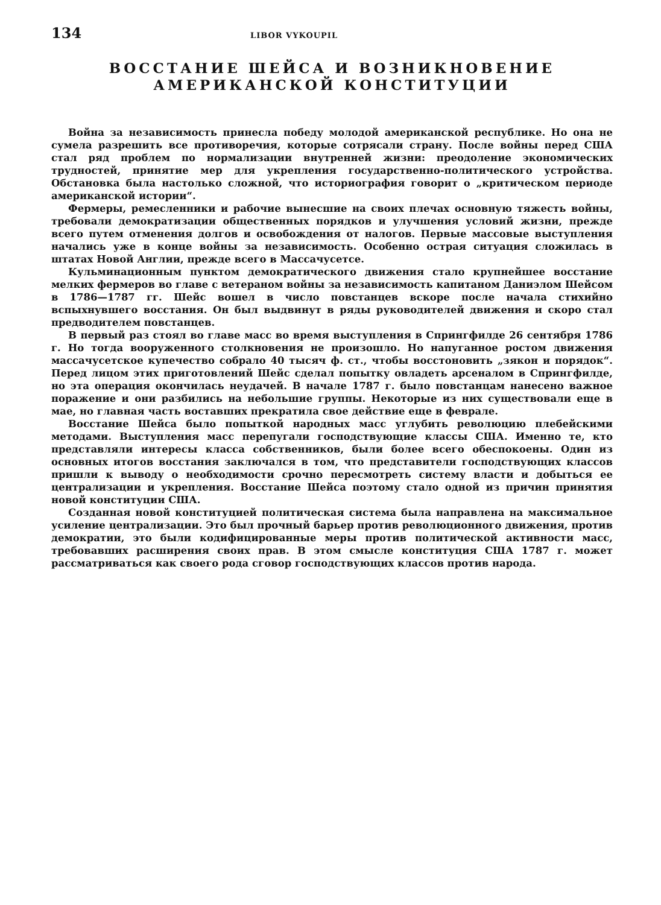134 LIBOR VYKOUPIL
ВОССТАНИЕ ШЕЙСА И ВОЗНИКНОВЕНИЕ
АМЕРИКАНСКОЙ КОНСТИТУЦИИ
Война за независимость принесла победу молодой американской республике. Но она не сумела разрешить все противоречия, которые сотрясали страну. После войны перед США стал ряд проблем по нормализации внутренней жизни: преодоление экономических трудностей, принятие мер для укрепления государственно-политического устройства. Обстановка была настолько сложной, что историография говорит о „критическом периоде американской истории“.
Фермеры, ремесленники и рабочие вынесшие на своих плечах основную тяжесть войны, требовали демократизации общественных порядков и улучшения условий жизни, прежде всего путем отменения долгов и освобождения от налогов. Первые массовые выступления начались уже в конце войны за независимость. Особенно острая ситуация сложилась в штатах Новой Англии, прежде всего в Массачусетсе.
Кульминационным пунктом демократического движения стало крупнейшее восстание мелких фермеров во главе с ветераном войны за независимость капитаном Даниэлом Шейсом в 1786—1787 гг. Шейс вошел в число повстанцев вскоре после начала стихийно вспыхнувшего восстания. Он был выдвинут в ряды руководителей движения и скоро стал предводителем повстанцев.
В первый раз стоял во главе масс во время выступления в Спрингфилде 26 сентября 1786 г. Но тогда вооруженного столкновения не произошло. Но напуганное ростом движения массачусетское купечество собрало 40 тысяч ф. ст., чтобы восстоновить „зякон и порядок“. Перед лицом этих приготовлений Шейс сделал попытку овладеть арсеналом в Спрингфилде, но эта операция окончилась неудачей. В начале 1787 г. было повстанцам нанесено важное поражение и они разбились на небольшие группы. Некоторые из них существовали еще в мае, но главная часть воставших прекратила свое действие еще в феврале.
Восстание Шейса было попыткой народных масс углубить революцию плебейскими методами. Выступления масс перепугали господствующие классы США. Именно те, кто представляли интересы класса собственников, были более всего обеспокоены. Один из основных итогов восстания заключался в том, что представители господствующих классов пришли к выводу о необходимости срочно пересмотреть систему власти и добыться ее централизации и укрепления. Восстание Шейса поэтому стало одной из причин принятия новой конституции США.
Созданная новой конституцией политическая система была направлена на максимальное усиление централизации. Это был прочный барьер против революционного движения, против демократии, это были кодифицированные меры против политической активности масс, требовавших расширения своих прав. В этом смысле конституция США 1787 г. может рассматриваться как своего рода сговор господствующих классов против народа.